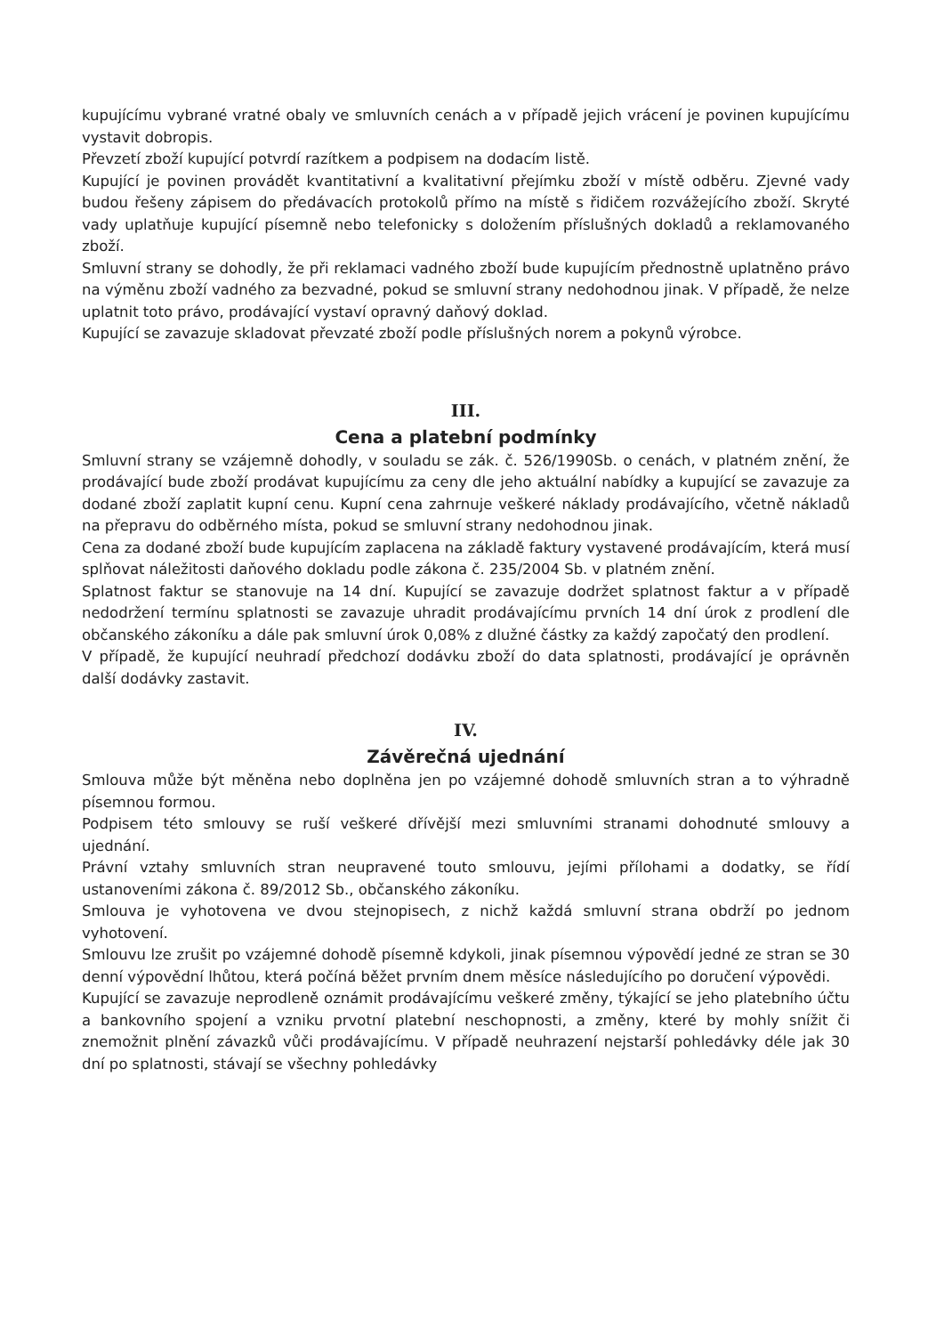kupujícímu vybrané vratné obaly ve smluvních cenách a v případě jejich vrácení je povinen kupujícímu vystavit dobropis.
Převzetí zboží kupující potvrdí razítkem a podpisem na dodacím listě.
Kupující je povinen provádět kvantitativní a kvalitativní přejímku zboží v místě odběru. Zjevné vady budou řešeny zápisem do předávacích protokolů přímo na místě s řidičem rozvážejícího zboží. Skryté vady uplatňuje kupující písemně nebo telefonicky s doložením příslušných dokladů a reklamovaného zboží.
Smluvní strany se dohodly, že při reklamaci vadného zboží bude kupujícím přednostně uplatněno právo na výměnu zboží vadného za bezvadné, pokud se smluvní strany nedohodnou jinak. V případě, že nelze uplatnit toto právo, prodávající vystaví opravný daňový doklad.
Kupující se zavazuje skladovat převzaté zboží podle příslušných norem a pokynů výrobce.
III.
Cena a platební podmínky
Smluvní strany se vzájemně dohodly, v souladu se zák. č. 526/1990Sb. o cenách, v platném znění, že prodávající bude zboží prodávat kupujícímu za ceny dle jeho aktuální nabídky a kupující se zavazuje za dodané zboží zaplatit kupní cenu. Kupní cena zahrnuje veškeré náklady prodávajícího, včetně nákladů na přepravu do odběrného místa, pokud se smluvní strany nedohodnou jinak.
Cena za dodané zboží bude kupujícím zaplacena na základě faktury vystavené prodávajícím, která musí splňovat náležitosti daňového dokladu podle zákona č. 235/2004 Sb. v platném znění.
Splatnost faktur se stanovuje na 14 dní. Kupující se zavazuje dodržet splatnost faktur a v případě nedodržení termínu splatnosti se zavazuje uhradit prodávajícímu prvních 14 dní úrok z prodlení dle občanského zákoníku a dále pak smluvní úrok 0,08% z dlužné částky za každý započatý den prodlení.
V případě, že kupující neuhradí předchozí dodávku zboží do data splatnosti, prodávající je oprávněn další dodávky zastavit.
IV.
Závěrečná ujednání
Smlouva může být měněna nebo doplněna jen po vzájemné dohodě smluvních stran a to výhradně písemnou formou.
Podpisem této smlouvy se ruší veškeré dřívější mezi smluvními stranami dohodnuté smlouvy a ujednání.
Právní vztahy smluvních stran neupravené touto smlouvu, jejími přílohami a dodatky, se řídí ustanoveními zákona č. 89/2012 Sb., občanského zákoníku.
Smlouva je vyhotovena ve dvou stejnopisech, z nichž každá smluvní strana obdrží po jednom vyhotovení.
Smlouvu lze zrušit po vzájemné dohodě písemně kdykoli, jinak písemnou výpovědí jedné ze stran se 30 denní výpovědní lhůtou, která počíná běžet prvním dnem měsíce následujícího po doručení výpovědi.
Kupující se zavazuje neprodleně oznámit prodávajícímu veškeré změny, týkající se jeho platebního účtu a bankovního spojení a vzniku prvotní platební neschopnosti, a změny, které by mohly snížit či znemožnit plnění závazků vůči prodávajícímu. V případě neuhrazení nejstarší pohledávky déle jak 30 dní po splatnosti, stávají se všechny pohledávky